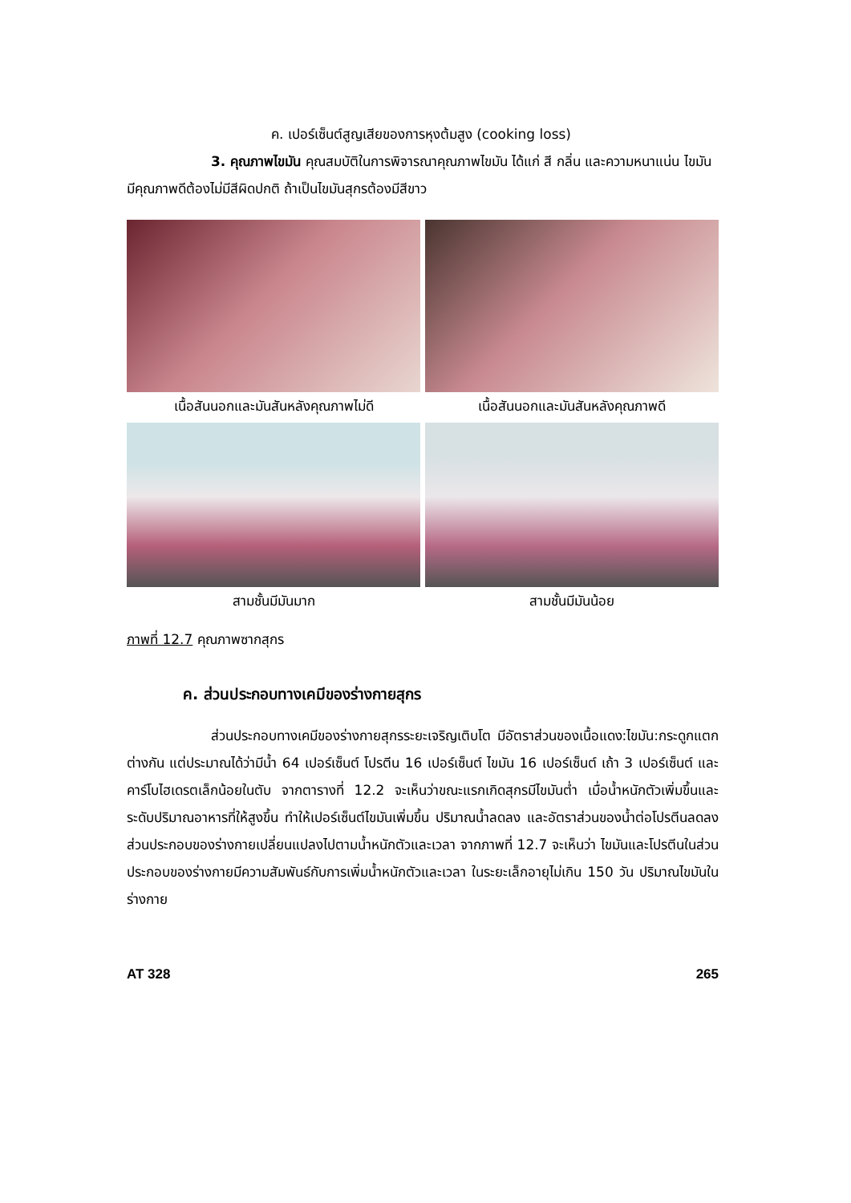ค. เปอร์เซ็นต์สูญเสียของการหุงต้มสูง (cooking loss)
3. คุณภาพไขมัน คุณสมบัติในการพิจารณาคุณภาพไขมัน ได้แก่ สี กลิ่น และความหนาแน่น ไขมันมีคุณภาพดีต้องไม่มีสีผิดปกติ ถ้าเป็นไขมันสุกรต้องมีสีขาว
เนื้อสันนอกและมันสันหลังคุณภาพไม่ดี
เนื้อสันนอกและมันสันหลังคุณภาพดี
สามชั้นมีมันมาก
สามชั้นมีมันน้อย
ภาพที่ 12.7 คุณภาพซากสุกร
ค. ส่วนประกอบทางเคมีของร่างกายสุกร
ส่วนประกอบทางเคมีของร่างกายสุกรระยะเจริญเติบโต มีอัตราส่วนของเนื้อแดง:ไขมัน:กระดูกแตกต่างกัน แต่ประมาณได้ว่ามีน้ำ 64 เปอร์เซ็นต์ โปรตีน 16 เปอร์เซ็นต์ ไขมัน 16 เปอร์เซ็นต์ เถ้า 3 เปอร์เซ็นต์ และคาร์โบไฮเดรตเล็กน้อยในตับ จากตารางที่ 12.2 จะเห็นว่าขณะแรกเกิดสุกรมีไขมันต่ำ เมื่อน้ำหนักตัวเพิ่มขึ้นและระดับปริมาณอาหารที่ให้สูงขึ้น ทำให้เปอร์เซ็นต์ไขมันเพิ่มขึ้น ปริมาณน้ำลดลง และอัตราส่วนของน้ำต่อโปรตีนลดลง ส่วนประกอบของร่างกายเปลี่ยนแปลงไปตามน้ำหนักตัวและเวลา จากภาพที่ 12.7 จะเห็นว่า ไขมันและโปรตีนในส่วนประกอบของร่างกายมีความสัมพันธ์กับการเพิ่มน้ำหนักตัวและเวลา ในระยะเล็กอายุไม่เกิน 150 วัน ปริมาณไขมันในร่างกาย
AT 328 265